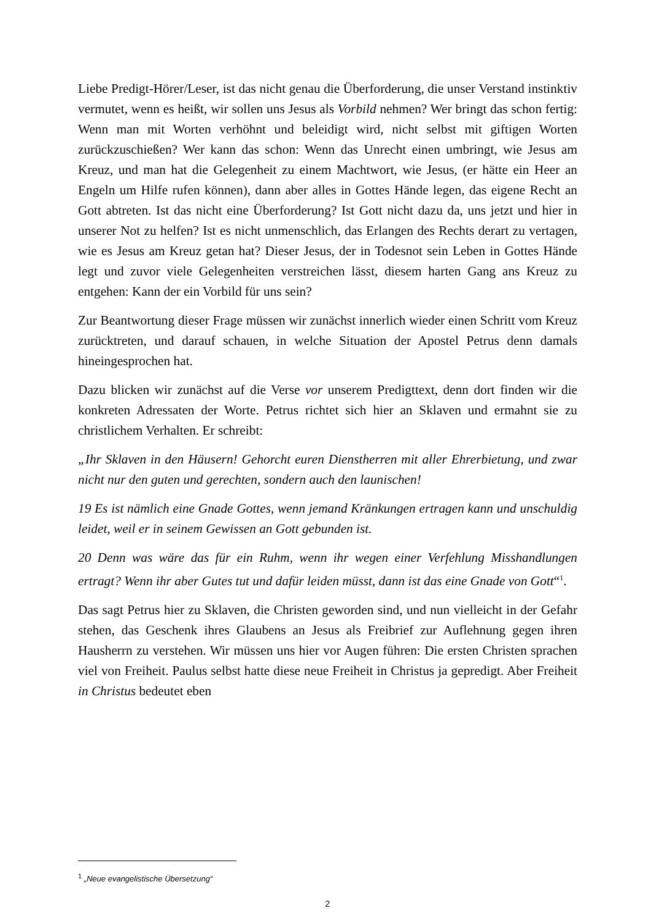Liebe Predigt-Hörer/Leser, ist das nicht genau die Überforderung, die unser Verstand instinktiv vermutet, wenn es heißt, wir sollen uns Jesus als Vorbild nehmen? Wer bringt das schon fertig: Wenn man mit Worten verhöhnt und beleidigt wird, nicht selbst mit giftigen Worten zurückzuschießen? Wer kann das schon: Wenn das Unrecht einen umbringt, wie Jesus am Kreuz, und man hat die Gelegenheit zu einem Machtwort, wie Jesus, (er hätte ein Heer an Engeln um Hilfe rufen können), dann aber alles in Gottes Hände legen, das eigene Recht an Gott abtreten. Ist das nicht eine Überforderung? Ist Gott nicht dazu da, uns jetzt und hier in unserer Not zu helfen? Ist es nicht unmenschlich, das Erlangen des Rechts derart zu vertagen, wie es Jesus am Kreuz getan hat? Dieser Jesus, der in Todesnot sein Leben in Gottes Hände legt und zuvor viele Gelegenheiten verstreichen lässt, diesem harten Gang ans Kreuz zu entgehen: Kann der ein Vorbild für uns sein?
Zur Beantwortung dieser Frage müssen wir zunächst innerlich wieder einen Schritt vom Kreuz zurücktreten, und darauf schauen, in welche Situation der Apostel Petrus denn damals hineingesprochen hat.
Dazu blicken wir zunächst auf die Verse vor unserem Predigttext, denn dort finden wir die konkreten Adressaten der Worte. Petrus richtet sich hier an Sklaven und ermahnt sie zu christlichem Verhalten. Er schreibt:
„Ihr Sklaven in den Häusern! Gehorcht euren Dienstherren mit aller Ehrerbietung, und zwar nicht nur den guten und gerechten, sondern auch den launischen!
19 Es ist nämlich eine Gnade Gottes, wenn jemand Kränkungen ertragen kann und unschuldig leidet, weil er in seinem Gewissen an Gott gebunden ist.
20 Denn was wäre das für ein Ruhm, wenn ihr wegen einer Verfehlung Misshandlungen ertragt? Wenn ihr aber Gutes tut und dafür leiden müsst, dann ist das eine Gnade von Gott“<sup>1</sup>.
Das sagt Petrus hier zu Sklaven, die Christen geworden sind, und nun vielleicht in der Gefahr stehen, das Geschenk ihres Glaubens an Jesus als Freibrief zur Auflehnung gegen ihren Hausherrn zu verstehen. Wir müssen uns hier vor Augen führen: Die ersten Christen sprachen viel von Freiheit. Paulus selbst hatte diese neue Freiheit in Christus ja gepredigt. Aber Freiheit in Christus bedeutet eben
<sup>1</sup> „Neue evangelistische Übersetzung“
2